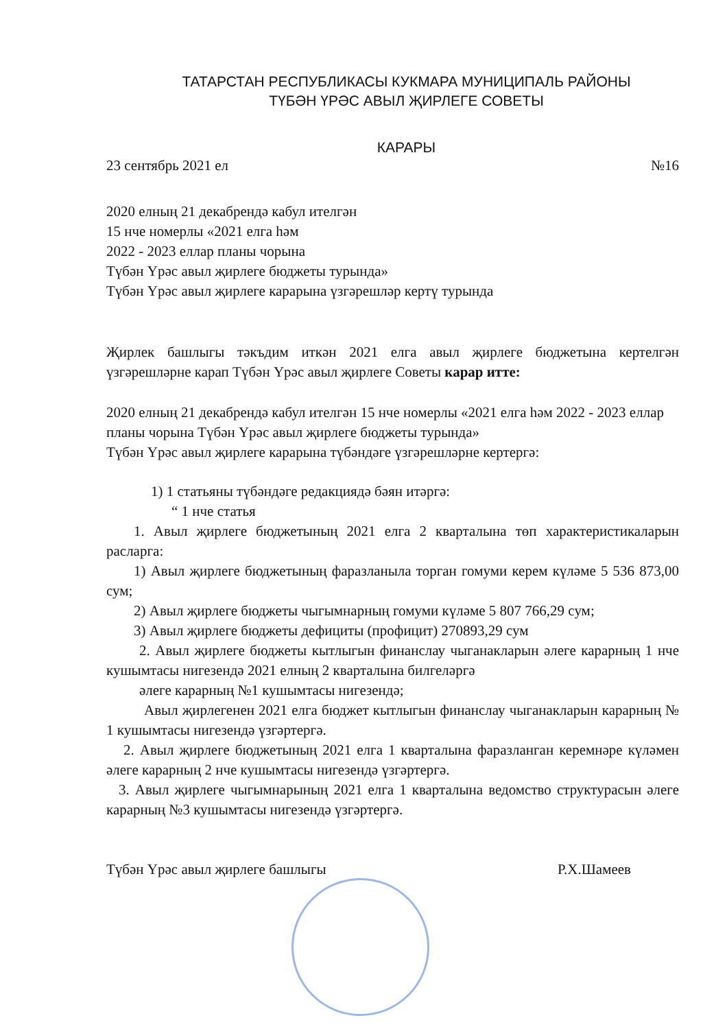ТАТАРСТАН РЕСПУБЛИКАСЫ КУКМАРА МУНИЦИПАЛЬ РАЙОНЫ
ТҮБӘН ҮРӘС АВЫЛ ҖИРЛЕГЕ СОВЕТЫ
КАРАРЫ
23 сентябрь 2021 ел №16
2020 елның 21 декабрендә кабул ителгән
15 нче номерлы «2021 елга һәм
2022 - 2023 еллар планы чорына
Түбән Үрәс авыл җирлеге бюджеты турында»
Түбән Үрәс авыл җирлеге карарына үзгәрешләр кертү турында
Җирлек башлыгы тәкъдим иткән 2021 елга авыл җирлеге бюджетына кертелгән үзгәрешләрне карап Түбән Үрәс авыл җирлеге Советы карар итте:
2020 елның 21 декабрендә кабул ителгән 15 нче номерлы «2021 елга һәм 2022 - 2023 еллар планы чорына Түбән Үрәс авыл җирлеге бюджеты турында»
Түбән Үрәс авыл җирлеге карарына түбәндәге үзгәрешләрне кертергә:
1) 1 статьяны түбәндәге редакциядә бәян итәргә:
“ 1 нче статья
1. Авыл җирлеге бюджетының 2021 елга 2 кварталына төп характеристикаларын расларга:
1) Авыл җирлеге бюджетының фаразланыла торган гомуми керем күләме 5 536 873,00 сум;
2) Авыл җирлеге бюджеты чыгымнарның гомуми күләме 5 807 766,29 сум;
3) Авыл җирлеге бюджеты дефициты (профицит) 270893,29 сум
2. Авыл җирлеге бюджеты кытлыгын финанслау чыганакларын әлеге карарның 1 нче кушымтасы нигезендә 2021 елның 2 кварталына билгеләргә
әлеге карарның №1 кушымтасы нигезендә;
Авыл җирлегенен 2021 елга бюджет кытлыгын финанслау чыганакларын карарның № 1 кушымтасы нигезендә үзгәртергә.
2. Авыл җирлеге бюджетының 2021 елга 1 кварталына фаразланган керемнәре күләмен әлеге карарның 2 нче кушымтасы нигезендә үзгәртергә.
3. Авыл җирлеге чыгымнарының 2021 елга 1 кварталына ведомство структурасын әлеге карарның №3 кушымтасы нигезендә үзгәртергә.
Түбән Үрәс авыл җирлеге башлыгы Р.Х.Шамеев